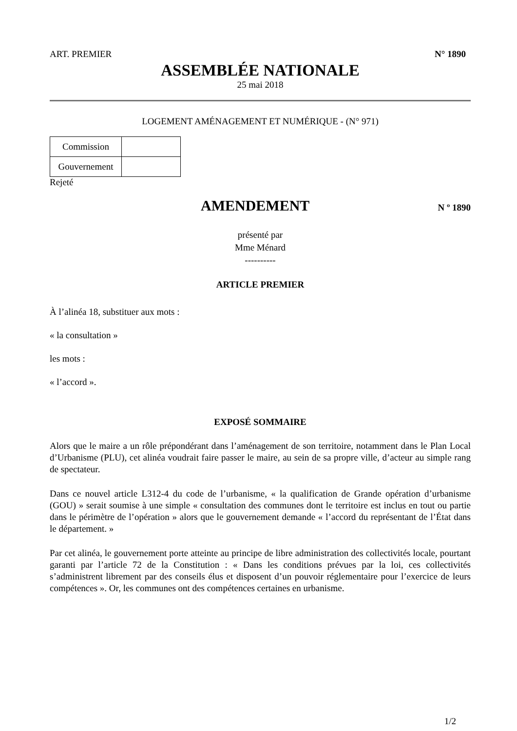ART. PREMIER N° 1890
ASSEMBLÉE NATIONALE
25 mai 2018
LOGEMENT AMÉNAGEMENT ET NUMÉRIQUE - (N° 971)
| Commission | |
| Gouvernement | |
Rejeté
AMENDEMENT
N º 1890
présenté par
Mme Ménard
----------
ARTICLE PREMIER
À l’alinéa 18, substituer aux mots :
« la consultation »
les mots :
« l’accord ».
EXPOSÉ SOMMAIRE
Alors que le maire a un rôle prépondérant dans l’aménagement de son territoire, notamment dans le Plan Local d’Urbanisme (PLU), cet alinéa voudrait faire passer le maire, au sein de sa propre ville, d’acteur au simple rang de spectateur.
Dans ce nouvel article L312-4 du code de l’urbanisme, « la qualification de Grande opération d’urbanisme (GOU) » serait soumise à une simple « consultation des communes dont le territoire est inclus en tout ou partie dans le périmètre de l’opération » alors que le gouvernement demande « l’accord du représentant de l’État dans le département. »
Par cet alinéa, le gouvernement porte atteinte au principe de libre administration des collectivités locale, pourtant garanti par l’article 72 de la Constitution : « Dans les conditions prévues par la loi, ces collectivités s’administrent librement par des conseils élus et disposent d’un pouvoir réglementaire pour l’exercice de leurs compétences ». Or, les communes ont des compétences certaines en urbanisme.
1/2